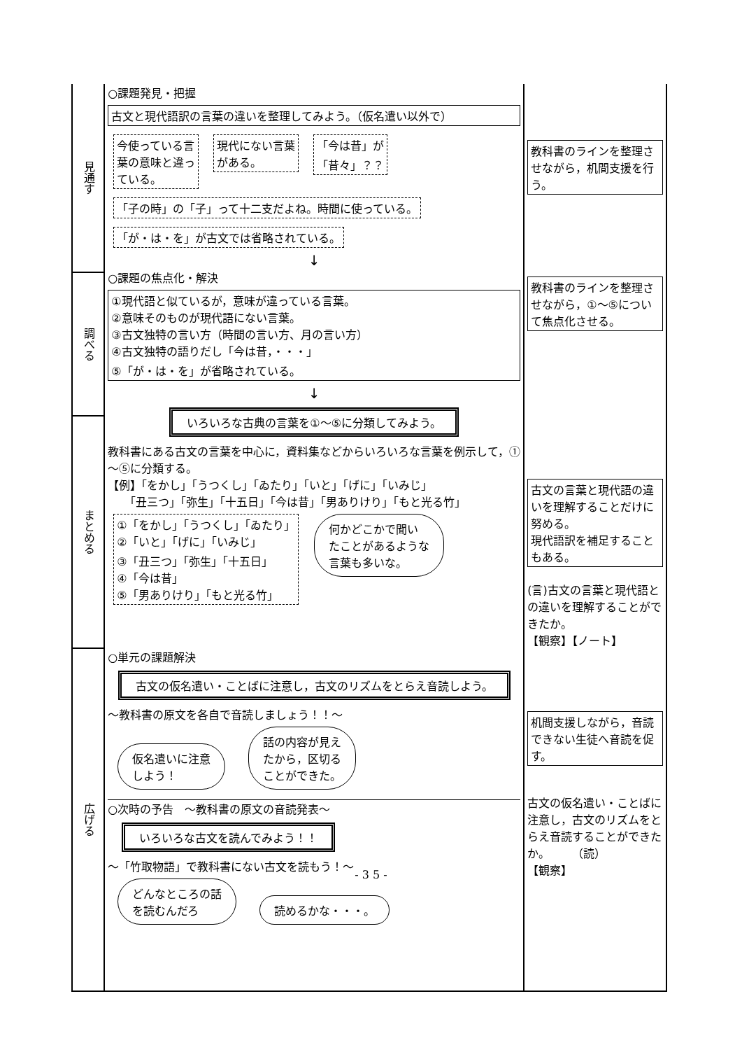| 見通す | ○課題発見・把握 古文と現代語訳の言葉の違いを整理してみよう。（仮名遣い以外で） 今使っている言 葉の意味と違っ ている。 現代にない言葉 がある。 「今は昔」が 「昔々」？？ 「子の時」の「子」って十二支だよね。時間に使っている。 「が・は・を」が古文では省略されている。 ↓ ○課題の焦点化・解決 ①現代語と似ているが，意味が違っている言葉。 ②意味そのものが現代語にない言葉。 ③古文独特の言い方（時間の言い方、月の言い方） ④古文独特の語りだし「今は昔，・・・」 ⑤「が・は・を」が省略されている。 ↓ いろいろな古典の言葉を①～⑤に分類してみよう。 教科書にある古文の言葉を中心に，資料集などからいろいろな言葉を例示して，①～⑤に分類する。 【例】「をかし」「うつくし」「ゐたり」「いと」「げに」「いみじ」 「丑三つ」「弥生」「十五日」「今は昔」「男ありけり」「もと光る竹」 ①「をかし」「うつくし」「ゐたり」 ②「いと」「げに」「いみじ」 ③「丑三つ」「弥生」「十五日」 ④「今は昔」 ⑤「男ありけり」「もと光る竹」 何かどこかで聞い たことがあるような 言葉も多いな。 | 教科書のラインを整理させながら，机間支援を行う。 |
| 調べる | | 教科書のラインを整理させながら，①～⑤について焦点化させる。 |
| まとめる | | 古文の言葉と現代語の違いを理解することだけに努める。 現代語訳を補足することもある。 (言)古文の言葉と現代語との違いを理解することができたか。 【観察】【ノート】 |
| 広げる | ○単元の課題解決 古文の仮名遣い・ことばに注意し，古文のリズムをとらえ音読しよう。 ～教科書の原文を各自で音読しましょう！！～ 仮名遣いに注意 しよう！ 話の内容が見え たから，区切る ことができた。 ○次時の予告 ～教科書の原文の音読発表～ いろいろな古文を読んでみよう！！ ～「竹取物語」で教科書にない古文を読もう！～ どんなところの話 を読むんだろ 読めるかな・・・。 | 机間支援しながら，音読できない生徒へ音読を促す。 古文の仮名遣い・ことばに注意し，古文のリズムをとらえ音読することができたか。 （読） 【観察】 |
- 3 5 -